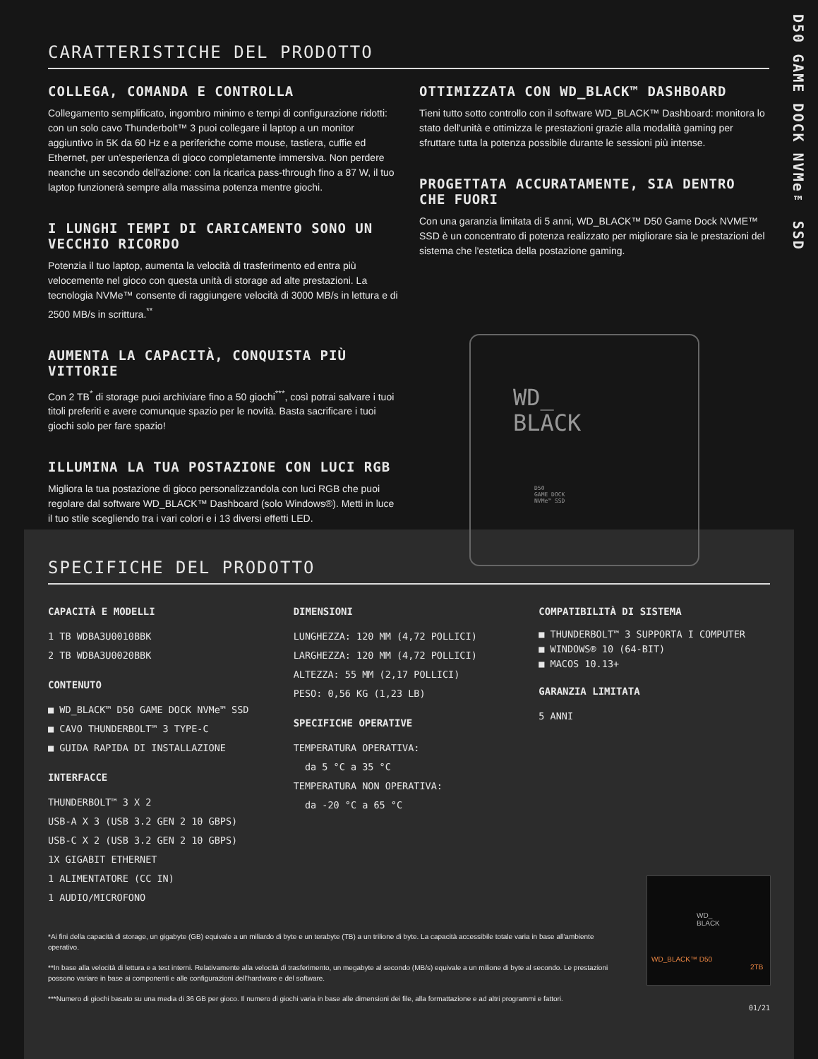D50 GAME DOCK NVMe™ SSD
CARATTERISTICHE DEL PRODOTTO
COLLEGA, COMANDA E CONTROLLA
Collegamento semplificato, ingombro minimo e tempi di configurazione ridotti: con un solo cavo Thunderbolt™ 3 puoi collegare il laptop a un monitor aggiuntivo in 5K da 60 Hz e a periferiche come mouse, tastiera, cuffie ed Ethernet, per un'esperienza di gioco completamente immersiva. Non perdere neanche un secondo dell'azione: con la ricarica pass-through fino a 87 W, il tuo laptop funzionerà sempre alla massima potenza mentre giochi.
I LUNGHI TEMPI DI CARICAMENTO SONO UN VECCHIO RICORDO
Potenzia il tuo laptop, aumenta la velocità di trasferimento ed entra più velocemente nel gioco con questa unità di storage ad alte prestazioni. La tecnologia NVMe™ consente di raggiungere velocità di 3000 MB/s in lettura e di 2500 MB/s in scrittura.<sup>**</sup>
AUMENTA LA CAPACITÀ, CONQUISTA PIÙ VITTORIE
Con 2 TB<sup>*</sup> di storage puoi archiviare fino a 50 giochi<sup>***</sup>, così potrai salvare i tuoi titoli preferiti e avere comunque spazio per le novità. Basta sacrificare i tuoi giochi solo per fare spazio!
ILLUMINA LA TUA POSTAZIONE CON LUCI RGB
Migliora la tua postazione di gioco personalizzandola con luci RGB che puoi regolare dal software WD_BLACK™ Dashboard (solo Windows®). Metti in luce il tuo stile scegliendo tra i vari colori e i 13 diversi effetti LED.
OTTIMIZZATA CON WD_BLACK™ DASHBOARD
Tieni tutto sotto controllo con il software WD_BLACK™ Dashboard: monitora lo stato dell'unità e ottimizza le prestazioni grazie alla modalità gaming per sfruttare tutta la potenza possibile durante le sessioni più intense.
PROGETTATA ACCURATAMENTE, SIA DENTRO CHE FUORI
Con una garanzia limitata di 5 anni, WD_BLACK™ D50 Game Dock NVME™ SSD è un concentrato di potenza realizzato per migliorare sia le prestazioni del sistema che l'estetica della postazione gaming.
SPECIFICHE DEL PRODOTTO
CAPACITÀ E MODELLI
1 TB WDBA3U0010BBK
2 TB WDBA3U0020BBK
CONTENUTO
■ WD_BLACK™ D50 GAME DOCK NVMe™ SSD
■ CAVO THUNDERBOLT™ 3 TYPE-C
■ GUIDA RAPIDA DI INSTALLAZIONE
INTERFACCE
THUNDERBOLT™ 3 X 2
USB-A X 3 (USB 3.2 GEN 2 10 GBPS)
USB-C X 2 (USB 3.2 GEN 2 10 GBPS)
1X GIGABIT ETHERNET
1 ALIMENTATORE (CC IN)
1 AUDIO/MICROFONO
DIMENSIONI
LUNGHEZZA: 120 MM (4,72 POLLICI)
LARGHEZZA: 120 MM (4,72 POLLICI)
ALTEZZA: 55 MM (2,17 POLLICI)
PESO: 0,56 KG (1,23 LB)
SPECIFICHE OPERATIVE
TEMPERATURA OPERATIVA:
da 5 °C a 35 °C
TEMPERATURA NON OPERATIVA:
da -20 °C a 65 °C
COMPATIBILITÀ DI SISTEMA
■ THUNDERBOLT™ 3 SUPPORTA I COMPUTER
■ WINDOWS® 10 (64-BIT)
■ MACOS 10.13+
GARANZIA LIMITATA
5 ANNI
*Ai fini della capacità di storage, un gigabyte (GB) equivale a un miliardo di byte e un terabyte (TB) a un trilione di byte. La capacità accessibile totale varia in base all'ambiente operativo.
**In base alla velocità di lettura e a test interni. Relativamente alla velocità di trasferimento, un megabyte al secondo (MB/s) equivale a un milione di byte al secondo. Le prestazioni possono variare in base ai componenti e alle configurazioni dell'hardware e del software.
***Numero di giochi basato su una media di 36 GB per gioco. Il numero di giochi varia in base alle dimensioni dei file, alla formattazione e ad altri programmi e fattori.
01/21
WD_
BLACK
D50
GAME DOCK
NVMe™ SSD
WD_
BLACK
WD_BLACK™ D50
2TB